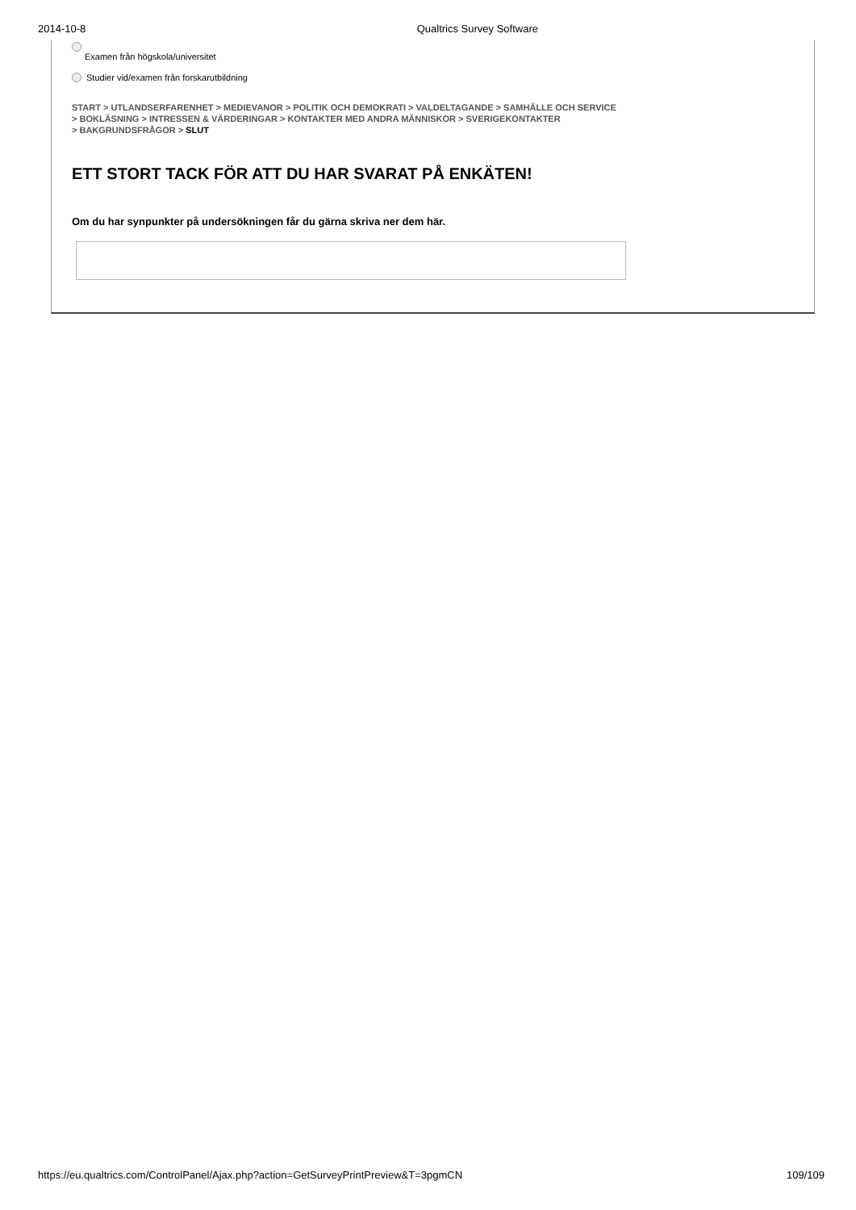2014-10-8 Qualtrics Survey Software
Examen från högskola/universitet
Studier vid/examen från forskarutbildning
START > UTLANDSERFARENHET > MEDIEVANOR > POLITIK OCH DEMOKRATI > VALDELTAGANDE > SAMHÄLLE OCH SERVICE
> BOKLÄSNING > INTRESSEN & VÄRDERINGAR > KONTAKTER MED ANDRA MÄNNISKOR > SVERIGEKONTAKTER
> BAKGRUNDSFRÅGOR > SLUT
ETT STORT TACK FÖR ATT DU HAR SVARAT PÅ ENKÄTEN!
Om du har synpunkter på undersökningen får du gärna skriva ner dem här.
https://eu.qualtrics.com/ControlPanel/Ajax.php?action=GetSurveyPrintPreview&T=3pgmCN 109/109